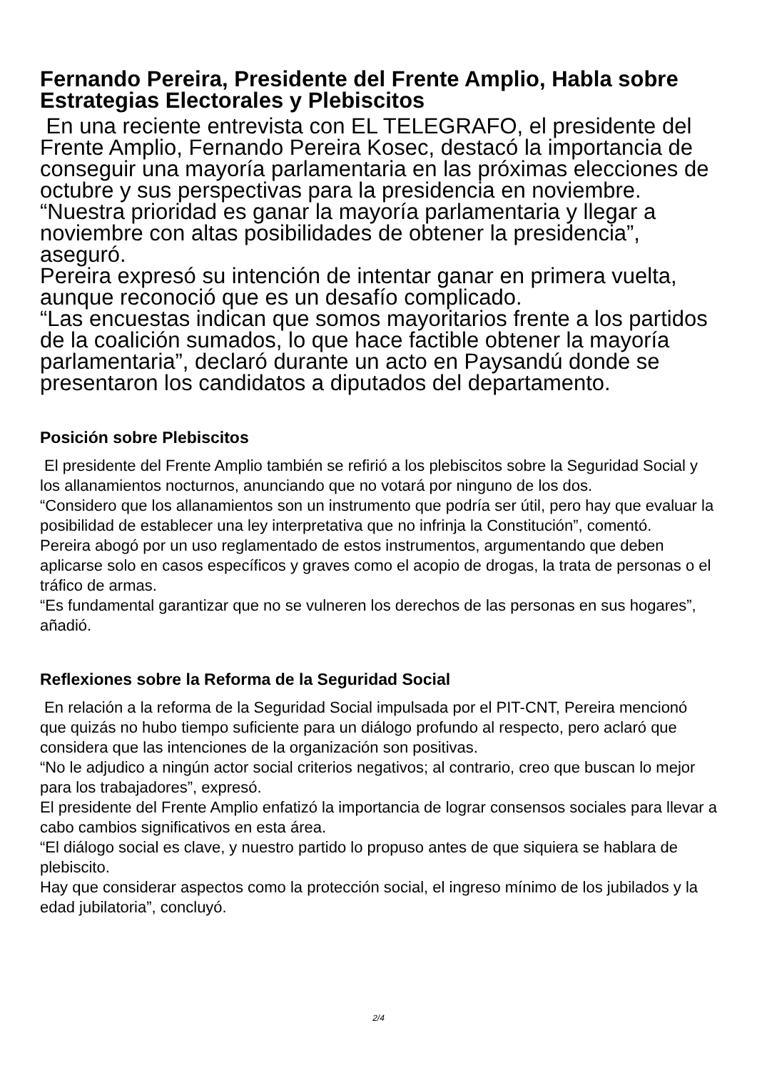Fernando Pereira, Presidente del Frente Amplio, Habla sobre Estrategias Electorales y Plebiscitos
En una reciente entrevista con EL TELEGRAFO, el presidente del Frente Amplio, Fernando Pereira Kosec, destacó la importancia de conseguir una mayoría parlamentaria en las próximas elecciones de octubre y sus perspectivas para la presidencia en noviembre.
“Nuestra prioridad es ganar la mayoría parlamentaria y llegar a noviembre con altas posibilidades de obtener la presidencia”, aseguró.
Pereira expresó su intención de intentar ganar en primera vuelta, aunque reconoció que es un desafío complicado.
“Las encuestas indican que somos mayoritarios frente a los partidos de la coalición sumados, lo que hace factible obtener la mayoría parlamentaria”, declaró durante un acto en Paysandú donde se presentaron los candidatos a diputados del departamento.
Posición sobre Plebiscitos
El presidente del Frente Amplio también se refirió a los plebiscitos sobre la Seguridad Social y los allanamientos nocturnos, anunciando que no votará por ninguno de los dos.
“Considero que los allanamientos son un instrumento que podría ser útil, pero hay que evaluar la posibilidad de establecer una ley interpretativa que no infrinja la Constitución”, comentó.
Pereira abogó por un uso reglamentado de estos instrumentos, argumentando que deben aplicarse solo en casos específicos y graves como el acopio de drogas, la trata de personas o el tráfico de armas.
“Es fundamental garantizar que no se vulneren los derechos de las personas en sus hogares”, añadió.
Reflexiones sobre la Reforma de la Seguridad Social
En relación a la reforma de la Seguridad Social impulsada por el PIT-CNT, Pereira mencionó que quizás no hubo tiempo suficiente para un diálogo profundo al respecto, pero aclaró que considera que las intenciones de la organización son positivas.
“No le adjudico a ningún actor social criterios negativos; al contrario, creo que buscan lo mejor para los trabajadores”, expresó.
El presidente del Frente Amplio enfatizó la importancia de lograr consensos sociales para llevar a cabo cambios significativos en esta área.
“El diálogo social es clave, y nuestro partido lo propuso antes de que siquiera se hablara de plebiscito.
Hay que considerar aspectos como la protección social, el ingreso mínimo de los jubilados y la edad jubilatoria”, concluyó.
2/4